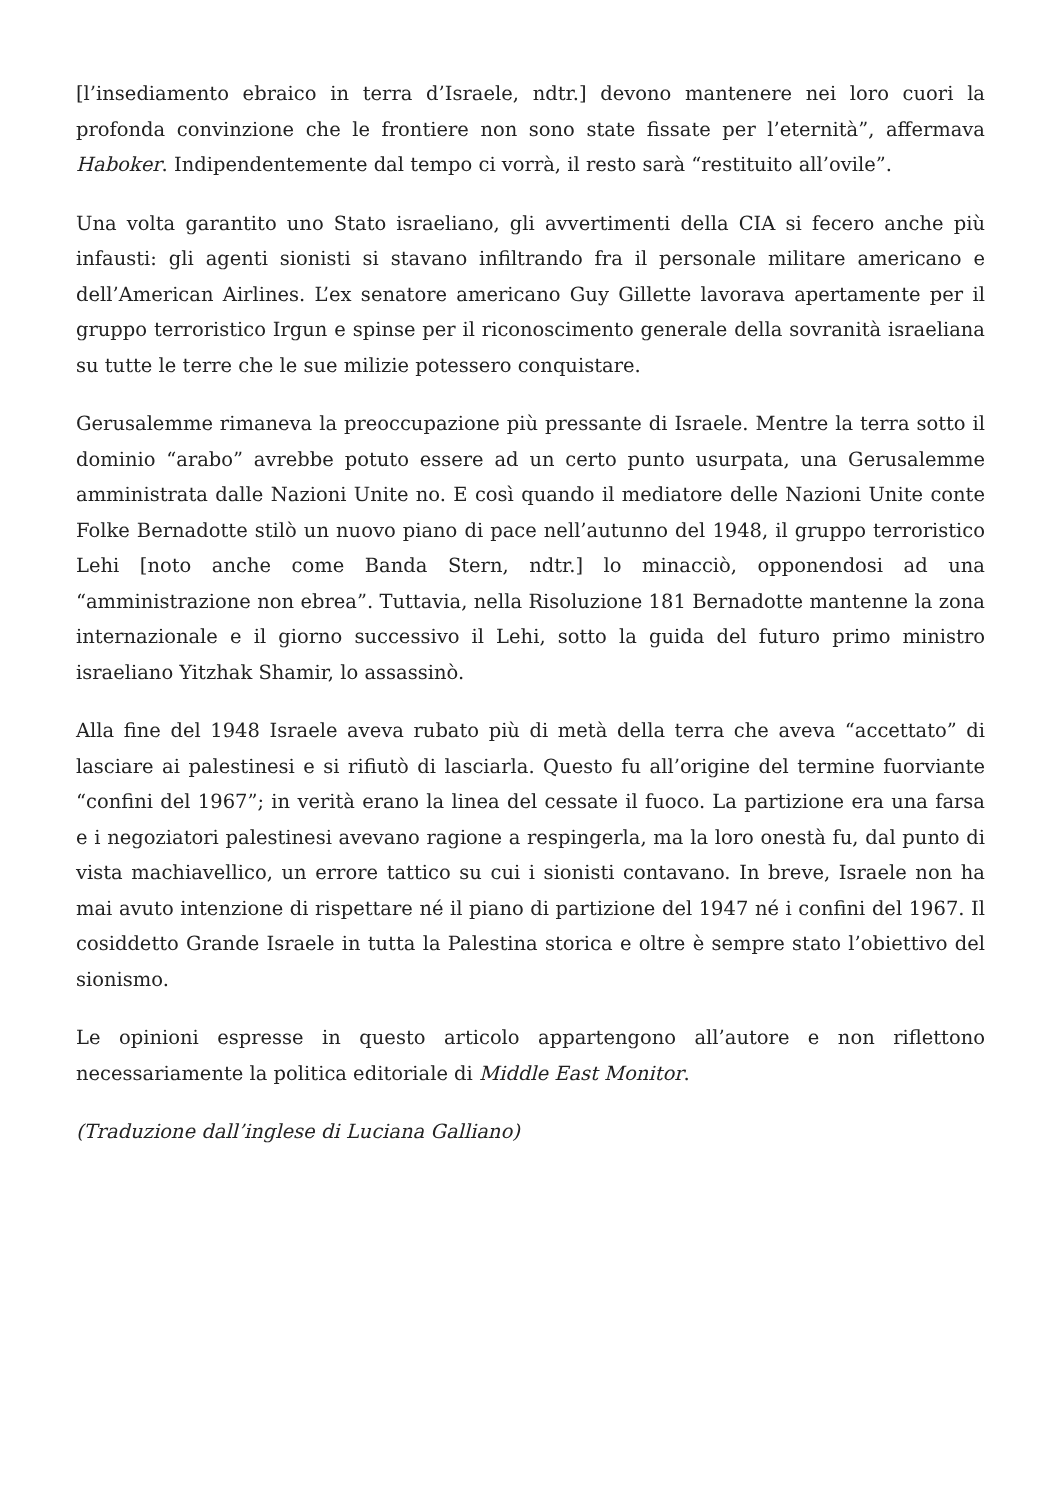[l’insediamento ebraico in terra d’Israele, ndtr.] devono mantenere nei loro cuori la profonda convinzione che le frontiere non sono state fissate per l’eternità”, affermava Haboker. Indipendentemente dal tempo ci vorrà, il resto sarà “restituito all’ovile”.
Una volta garantito uno Stato israeliano, gli avvertimenti della CIA si fecero anche più infausti: gli agenti sionisti si stavano infiltrando fra il personale militare americano e dell’American Airlines. L’ex senatore americano Guy Gillette lavorava apertamente per il gruppo terroristico Irgun e spinse per il riconoscimento generale della sovranità israeliana su tutte le terre che le sue milizie potessero conquistare.
Gerusalemme rimaneva la preoccupazione più pressante di Israele. Mentre la terra sotto il dominio “arabo” avrebbe potuto essere ad un certo punto usurpata, una Gerusalemme amministrata dalle Nazioni Unite no. E così quando il mediatore delle Nazioni Unite conte Folke Bernadotte stilò un nuovo piano di pace nell’autunno del 1948, il gruppo terroristico Lehi [noto anche come Banda Stern, ndtr.] lo minacciò, opponendosi ad una “amministrazione non ebrea”. Tuttavia, nella Risoluzione 181 Bernadotte mantenne la zona internazionale e il giorno successivo il Lehi, sotto la guida del futuro primo ministro israeliano Yitzhak Shamir, lo assassinò.
Alla fine del 1948 Israele aveva rubato più di metà della terra che aveva “accettato” di lasciare ai palestinesi e si rifiutò di lasciarla. Questo fu all’origine del termine fuorviante “confini del 1967”; in verità erano la linea del cessate il fuoco. La partizione era una farsa e i negoziatori palestinesi avevano ragione a respingerla, ma la loro onestà fu, dal punto di vista machiavellico, un errore tattico su cui i sionisti contavano. In breve, Israele non ha mai avuto intenzione di rispettare né il piano di partizione del 1947 né i confini del 1967. Il cosiddetto Grande Israele in tutta la Palestina storica e oltre è sempre stato l’obiettivo del sionismo.
Le opinioni espresse in questo articolo appartengono all’autore e non riflettono necessariamente la politica editoriale di Middle East Monitor.
(Traduzione dall’inglese di Luciana Galliano)